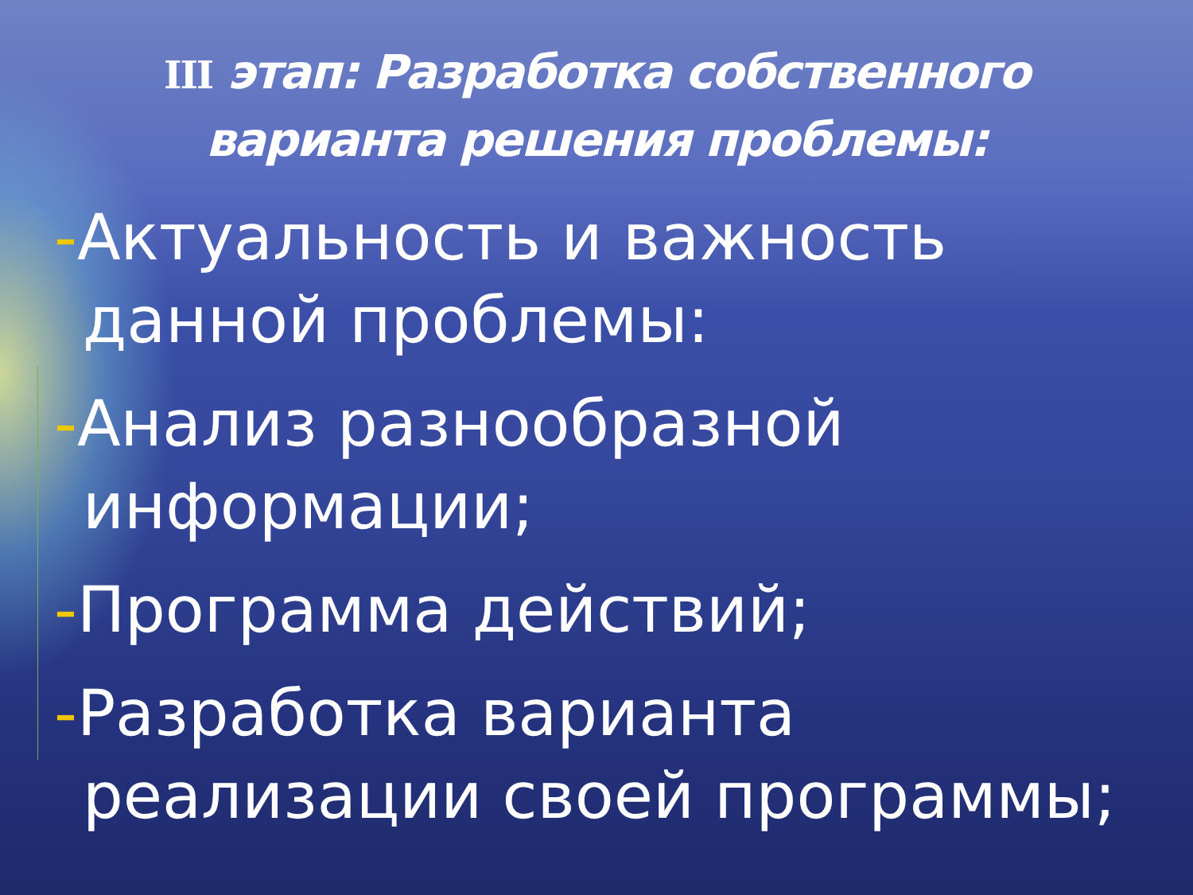III этап: Разработка собственного
варианта решения проблемы:
-Актуальность и важность данной проблемы:
-Анализ разнообразной информации;
-Программа действий;
-Разработка варианта реализации своей программы;